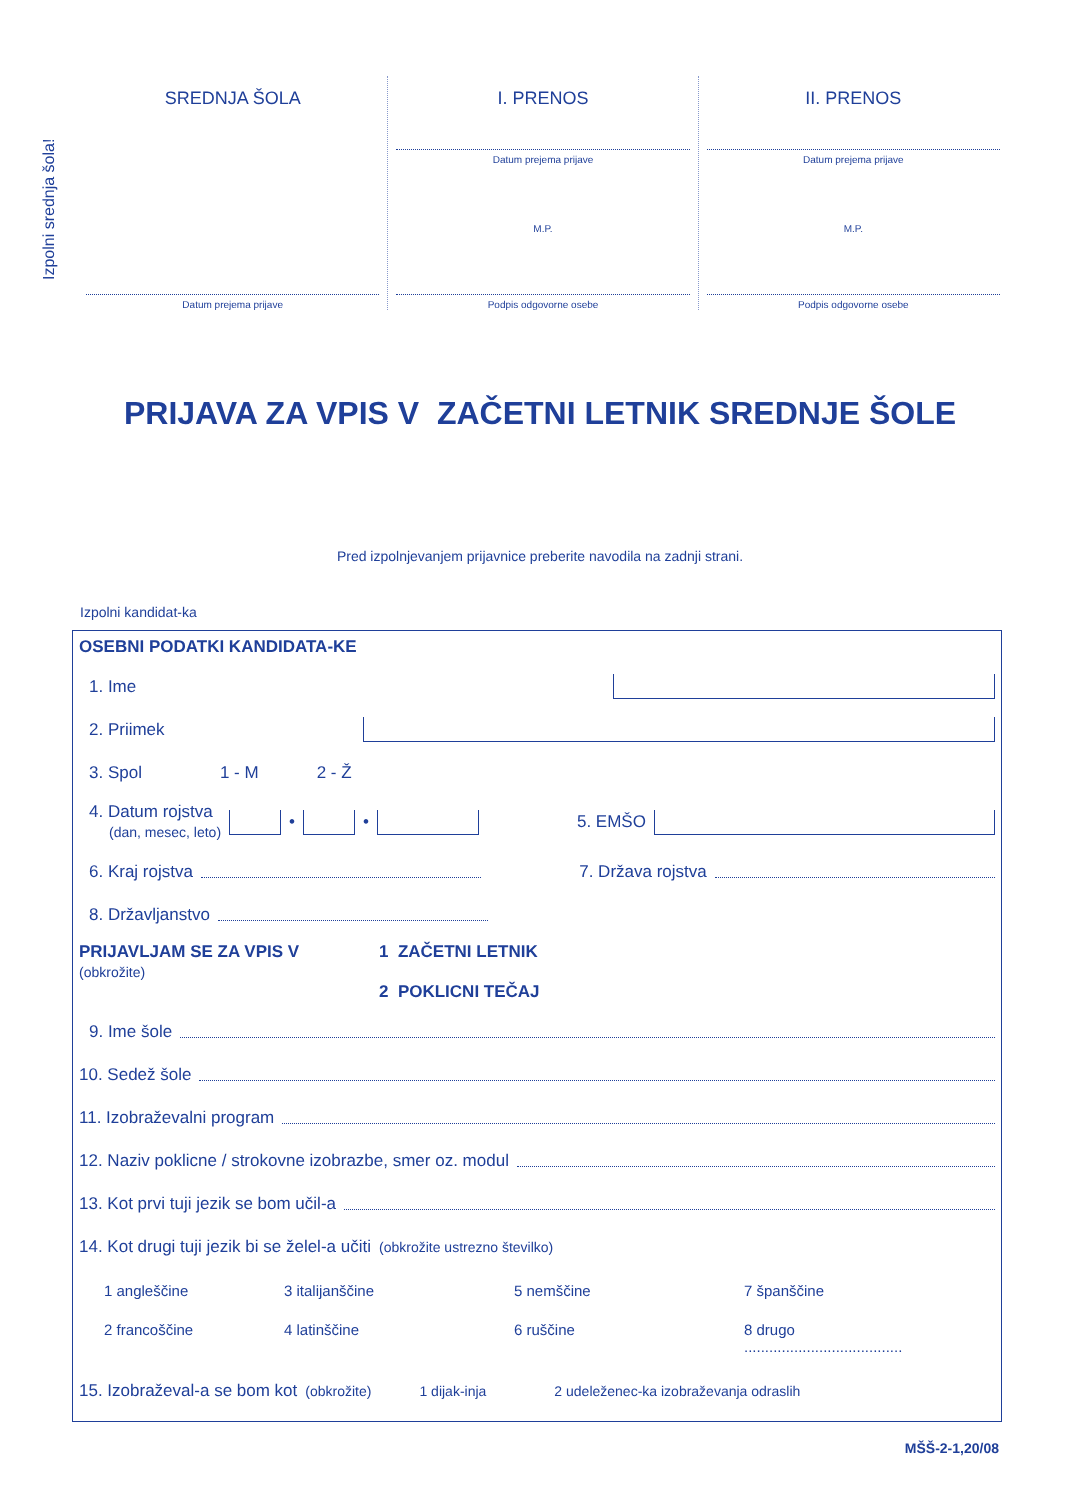Izpolni srednja šola!
SREDNJA ŠOLA
Datum prejema prijave
I. PRENOS
Datum prejema prijave
M.P.
Podpis odgovorne osebe
II. PRENOS
Datum prejema prijave
M.P.
Podpis odgovorne osebe
PRIJAVA ZA VPIS V ZAČETNI LETNIK SREDNJE ŠOLE
Pred izpolnjevanjem prijavnice preberite navodila na zadnji strani.
Izpolni kandidat-ka
OSEBNI PODATKI KANDIDATA-KE
1. Ime
2. Priimek
3. Spol 1 - M 2 - Ž
4. Datum rojstva
(dan, mesec, leto)
•
•
5. EMŠO
6. Kraj rojstva
7. Država rojstva
8. Državljanstvo
PRIJAVLJAM SE ZA VPIS V
(obkrožite)
1 ZAČETNI LETNIK
2 POKLICNI TEČAJ
9. Ime šole
10. Sedež šole
11. Izobraževalni program
12. Naziv poklicne / strokovne izobrazbe, smer oz. modul
13. Kot prvi tuji jezik se bom učil-a
14. Kot drugi tuji jezik bi se želel-a učiti (obkrožite ustrezno številko)
1 angleščine 3 italijanščine 5 nemščine 7 španščine 2 francoščine 4 latinščine 6 ruščine 8 drugo ......................................
15. Izobraževal-a se bom kot (obkrožite) 1 dijak-inja 2 udeleženec-ka izobraževanja odraslih
MŠŠ-2-1,20/08